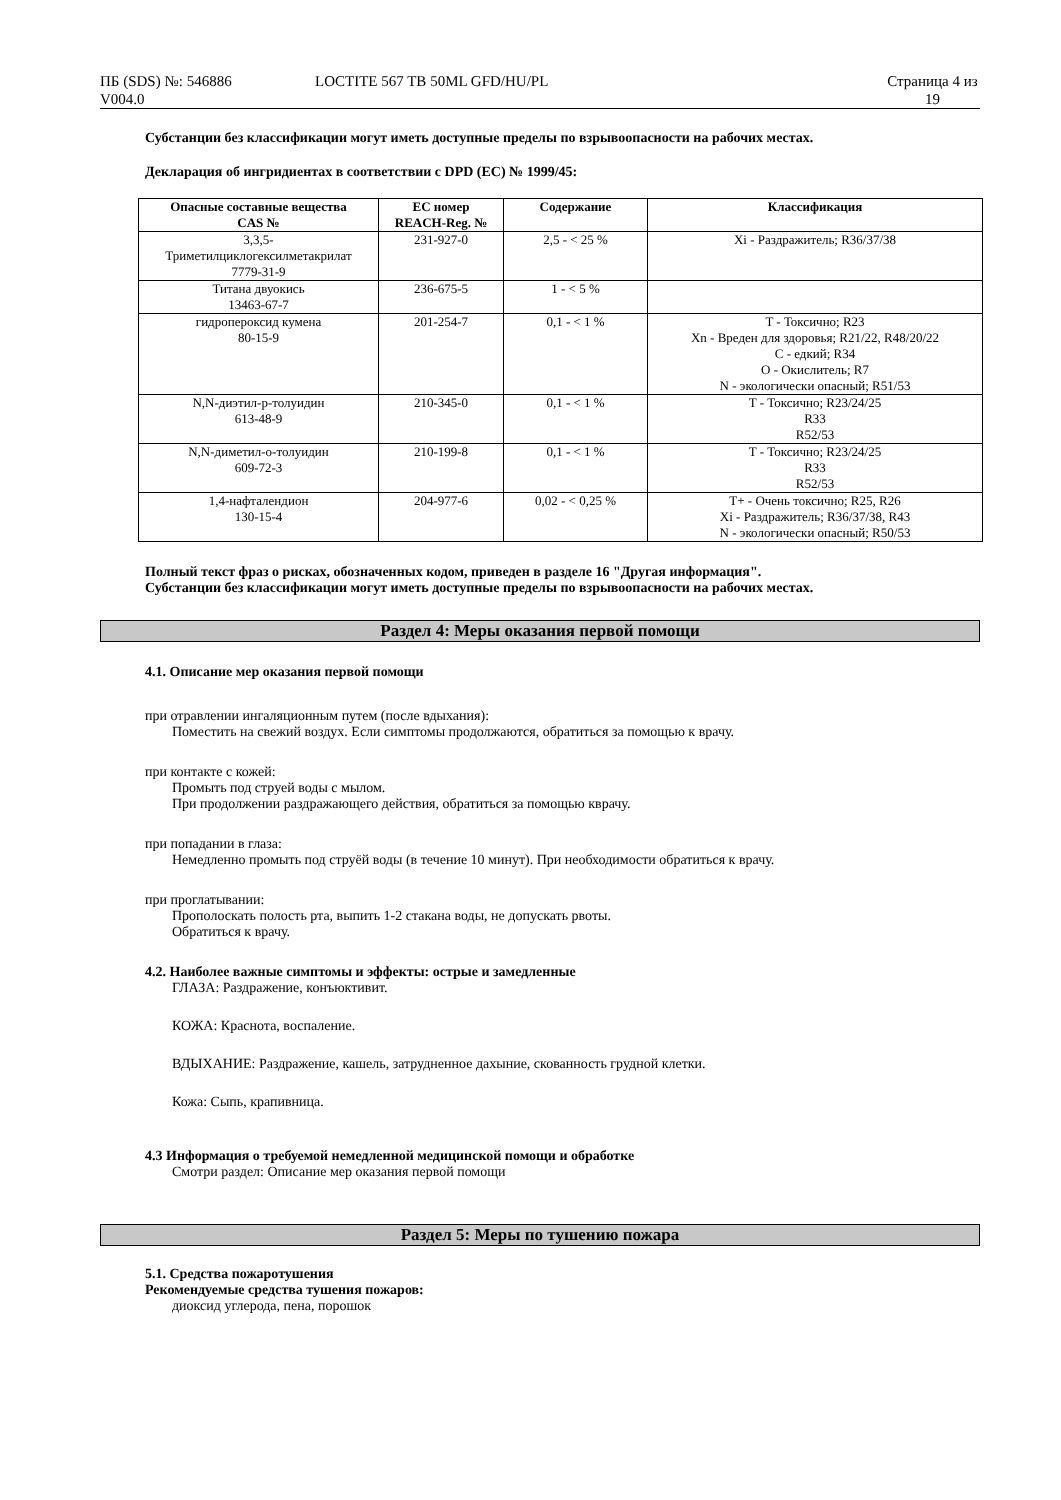ПБ (SDS) №: 546886
V004.0
LOCTITE 567 TB 50ML GFD/HU/PL Страница 4 из
19
Субстанции без классификации могут иметь доступные пределы по взрывоопасности на рабочих местах.
Декларация об ингридиентах в соответствии с DPD (EC) № 1999/45:
| Опасные составные вещества CAS № | EC номер REACH-Reg. № | Содержание | Классификация |
| --- | --- | --- | --- |
| 3,3,5- Триметилциклогексилметакрилат 7779-31-9 | 231-927-0 | 2,5 - < 25 % | Xi - Раздражитель; R36/37/38 |
| Титана двуокись 13463-67-7 | 236-675-5 | 1 - < 5 % | |
| гидропероксид кумена 80-15-9 | 201-254-7 | 0,1 - < 1 % | T - Токсично; R23 Xn - Вреден для здоровья; R21/22, R48/20/22 C - едкий; R34 O - Окислитель; R7 N - экологически опасный; R51/53 |
| N,N-диэтил-p-толуидин 613-48-9 | 210-345-0 | 0,1 - < 1 % | T - Токсично; R23/24/25 R33 R52/53 |
| N,N-диметил-o-толуидин 609-72-3 | 210-199-8 | 0,1 - < 1 % | T - Токсично; R23/24/25 R33 R52/53 |
| 1,4-нафталендион 130-15-4 | 204-977-6 | 0,02 - < 0,25 % | T+ - Очень токсично; R25, R26 Xi - Раздражитель; R36/37/38, R43 N - экологически опасный; R50/53 |
Полный текст фраз о рисках, обозначенных кодом, приведен в разделе 16 "Другая информация".
Субстанции без классификации могут иметь доступные пределы по взрывоопасности на рабочих местах.
Раздел 4: Меры оказания первой помощи
4.1. Описание мер оказания первой помощи
при отравлении ингаляционным путем (после вдыхания):
Поместить на свежий воздух. Если симптомы продолжаются, обратиться за помощью к врачу.
при контакте с кожей:
Промыть под струей воды с мылом.
При продолжении раздражающего действия, обратиться за помощью кврачу.
при попадании в глаза:
Немедленно промыть под струёй воды (в течение 10 минут). При необходимости обратиться к врачу.
при проглатывании:
Прополоскать полость рта, выпить 1-2 стакана воды, не допускать рвоты.
Обратиться к врачу.
4.2. Наиболее важные симптомы и эффекты: острые и замедленные
ГЛАЗА: Раздражение, конъюктивит.
КОЖА: Краснота, воспаление.
ВДЫХАНИЕ: Раздражение, кашель, затрудненное дахыние, скованность грудной клетки.
Кожа: Сыпь, крапивница.
4.3 Информация о требуемой немедленной медицинской помощи и обработке
Смотри раздел: Описание мер оказания первой помощи
Раздел 5: Меры по тушению пожара
5.1. Средства пожаротушения
Рекомендуемые средства тушения пожаров:
диоксид углерода, пена, порошок